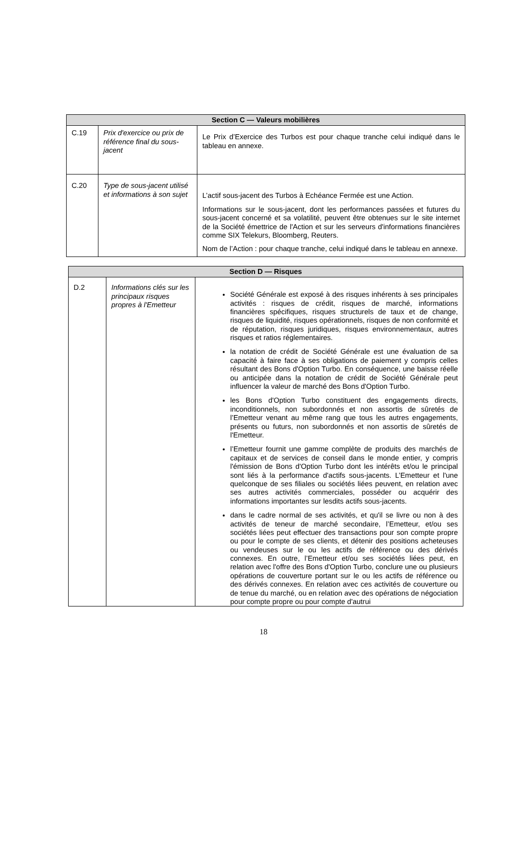| Section C — Valeurs mobilières | | |
| --- | --- | --- |
| C.19 | Prix d'exercice ou prix de référence final du sous-jacent | Le Prix d’Exercice des Turbos est pour chaque tranche celui indiqué dans le tableau en annexe. |
| C.20 | Type de sous-jacent utilisé et informations à son sujet | L’actif sous-jacent des Turbos à Echéance Fermée est une Action. Informations sur le sous-jacent, dont les performances passées et futures du sous-jacent concerné et sa volatilité, peuvent être obtenues sur le site internet de la Société émettrice de l'Action et sur les serveurs d'informations financières comme SIX Telekurs, Bloomberg, Reuters. Nom de l’Action : pour chaque tranche, celui indiqué dans le tableau en annexe. |
| Section D — Risques | | |
| --- | --- | --- |
| D.2 | Informations clés sur les principaux risques propres à l'Emetteur | Société Générale est exposé à des risques inhérents à ses principales activités : risques de crédit, risques de marché, informations financières spécifiques, risques structurels de taux et de change, risques de liquidité, risques opérationnels, risques de non conformité et de réputation, risques juridiques, risques environnementaux, autres risques et ratios réglementaires. la notation de crédit de Société Générale est une évaluation de sa capacité à faire face à ses obligations de paiement y compris celles résultant des Bons d'Option Turbo. En conséquence, une baisse réelle ou anticipée dans la notation de crédit de Société Générale peut influencer la valeur de marché des Bons d'Option Turbo. les Bons d'Option Turbo constituent des engagements directs, inconditionnels, non subordonnés et non assortis de sûretés de l’Emetteur venant au même rang que tous les autres engagements, présents ou futurs, non subordonnés et non assortis de sûretés de l'Emetteur. l’Emetteur fournit une gamme complète de produits des marchés de capitaux et de services de conseil dans le monde entier, y compris l'émission de Bons d'Option Turbo dont les intérêts et/ou le principal sont liés à la performance d'actifs sous-jacents. L’Emetteur et l'une quelconque de ses filiales ou sociétés liées peuvent, en relation avec ses autres activités commerciales, posséder ou acquérir des informations importantes sur lesdits actifs sous-jacents. dans le cadre normal de ses activités, et qu'il se livre ou non à des activités de teneur de marché secondaire, l’Emetteur, et/ou ses sociétés liées peut effectuer des transactions pour son compte propre ou pour le compte de ses clients, et détenir des positions acheteuses ou vendeuses sur le ou les actifs de référence ou des dérivés connexes. En outre, l’Emetteur et/ou ses sociétés liées peut, en relation avec l'offre des Bons d'Option Turbo, conclure une ou plusieurs opérations de couverture portant sur le ou les actifs de référence ou des dérivés connexes. En relation avec ces activités de couverture ou de tenue du marché, ou en relation avec des opérations de négociation pour compte propre ou pour compte d'autrui |
18